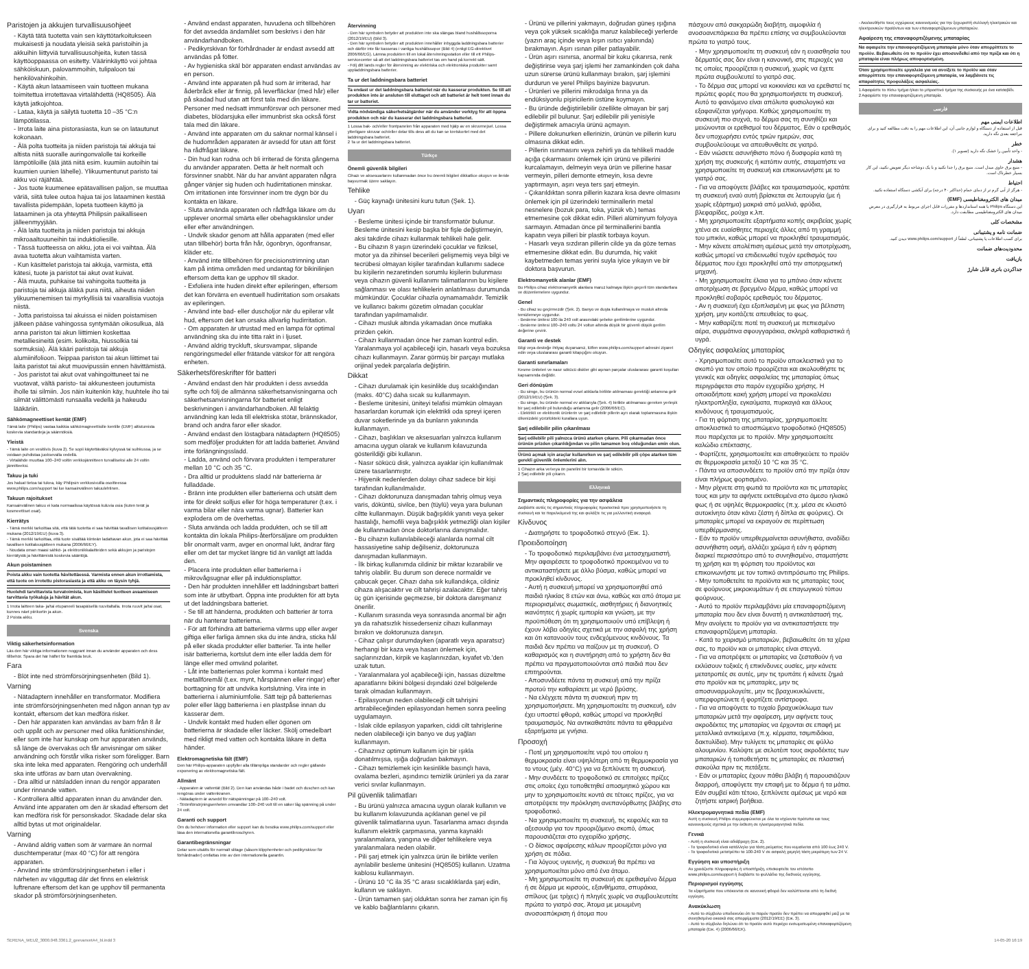Paristojen ja akkujen turvallisuusohjeet
- Käytä tätä tuotetta vain sen käyttötarkoitukseen mukaisesti ja noudata yleisiä sekä paristoihin ja akkuihin liittyviä turvallisuusohjeita, kuten tässä käyttöoppaassa on esitetty. Väärinkäyttö voi johtaa sähköiskuun, palovammoihin, tulipaloon tai henkilövahinkoihin.
- Käytä akun lataamiseen vain tuotteen mukana toimitettua irrotettavaa virtalähdettä (HQ8505). Älä käytä jatkojohtoa.
- Lataa, käytä ja säilytä tuotetta 10 –35 °C:n lämpötilassa.
- Irrota laite aina pistorasiasta, kun se on latautunut kokonaan.
- Älä polta tuotteita ja niiden paristoja tai akkuja tai altista niitä suoralle auringonvalolle tai korkeille lämpötiloille (älä jätä niitä esim. kuumiin autoihin tai kuumien uunien lähelle). Ylikuumentunut paristo tai akku voi räjähtää.
- Jos tuote kuumenee epätavallisen paljon, se muuttaa väriä, siitä tulee outoa hajua tai jos lataaminen kestää tavallista pidempään, lopeta tuotteen käyttö ja lataaminen ja ota yhteyttä Philipsin paikalliseen jälleenmyyjään.
- Älä laita tuotteita ja niiden paristoja tai akkuja mikroaaltouuneihin tai induktioliesille.
- Tässä tuotteessa on akku, jota ei voi vaihtaa. Älä avaa tuotetta akun vaihtamista varten.
- Kun käsittelet paristoja tai akkuja, varmista, että kätesi, tuote ja paristot tai akut ovat kuivat.
- Älä muuta, puhkaise tai vahingoita tuotteita ja paristoja tai akkuja äläkä pura niitä, aiheuta niiden ylikuumenemisen tai myrkyllisiä tai vaarallisia vuotoja niistä.
- Jotta paristoissa tai akuissa ei niiden poistamisen jälkeen pääse vahingossa syntymään oikosulkua, älä anna pariston tai akun liittimien koskettaa metalliesineitä (esim. kolikoita, hiussolkia tai sormuksia). Älä kääri paristoja tai akkuja alumiinifolioon. Teippaa pariston tai akun liittimet tai laita paristot tai akut muovipussiin ennen hävittämistä.
- Jos paristot tai akut ovat vahingoittuneet tai ne vuotavat, vältä paristo- tai akkunesteen joutumista iholle tai silmiin. Jos näin kuitenkin käy, huuhtele iho tai silmät välittömästi runsaalla vedellä ja hakeudu lääkäriin.
Sähkömagneettiset kentät (EMF)
Tämä laite (Philips) vastaa kaikkia sähkömagneettisille kentille (EMF) altistumista koskevia standardeja ja säännöksiä.
Yleistä
- Tämä laite on vesitiivis (kuva 2). Se sopii käytettäväksi kylvyssä tai suihkussa, ja se voidaan puhdistaa juoksevalla vedellä.
- Virtalähde muuttaa 100–240 voltin verkkojännitteen turvalliseksi alle 24 voltin jännitteeksi.
Takuu ja tuki
Jos haluat tietoa tai tukea, käy Philipsin verkkosivuilla osoitteessa www.philips.com/support tai lue kansainvälinen takuulehtinen.
Takuun rajoitukset
Kansainvälinen takuu ei kata normaalissa käytössä kuluvia osia (kuten terät ja kosmeettiset osat).
Kierrätys
- Tämä merkki tarkoittaa sitä, että tätä tuotetta ei saa hävittää tavallisen kotitalousjätteen mukana (2012/19/EU) (kuva 3).
- Tämä merkki tarkoittaa, että tuote sisältää kiinteän ladattavan akun, jota ei saa hävittää tavallisen kotitalousjätteen mukana (2006/66/EY).
- Noudata oman maasi sähkö- ja elektroniikkalaitteiden sekä akkujen ja paristojen kierrätystä ja hävittämistä koskevia sääntöjä.
Akun poistaminen
Poista akku vain tuotetta hävitettäessä. Varmista ennen akun irrottamista, että tuote on irrotettu pistorasiasta ja että akku on täysin tyhjä.
Huolehdi tarvittavista turvatoimista, kun käsittelet tuotteen avaamiseen tarvittavia työkaluja ja hävität akun.
1 Irrota laitteen taka- ja/tai etupaneeli tasapäisellä ruuvitaltalla. Irrota ruuvit ja/tai osat, kunnes näet piirikortin ja akun.
2 Poista akku.
Svenska
Viktig säkerhetsinformation
Läs den här viktiga informationen noggrant innan du använder apparaten och dess tillbehör. Spara det här häftet för framtida bruk.
Fara
- Blöt inte ned strömförsörjningsenheten (Bild 1).
Varning
- Nätadaptern innehåller en transformator. Modifiera inte strömförsörjningsenheten med någon annan typ av kontakt, eftersom det kan medföra risker.
- Den här apparaten kan användas av barn från 8 år och uppåt och av personer med olika funktionshinder, eller som inte har kunskap om hur apparaten används, så länge de övervakas och får anvisningar om säker användning och förstår vilka risker som föreligger. Barn ska inte leka med apparaten. Rengöring och underhåll ska inte utföras av barn utan övervakning.
- Dra alltid ur nätsladden innan du rengör apparaten under rinnande vatten.
- Kontrollera alltid apparaten innan du använder den. Använd inte apparaten om den är skadad eftersom det kan medföra risk för personskador. Skadade delar ska alltid bytas ut mot originaldelar.
Varning
- Använd aldrig vatten som är varmare än normal duschtemperatur (max 40 °C) för att rengöra apparaten.
- Använd inte strömförsörjningsenheten i eller i närheten av vägguttag där det finns en elektrisk luftrenare eftersom det kan ge upphov till permanenta skador på strömförsörjningsenheten.
- Använd endast apparaten, huvudena och tillbehören för det avsedda ändamålet som beskrivs i den här användarhandboken.
- Pedikyrskivan för förhårdnader är endast avsedd att användas på fötter.
- Av hygieniska skäl bör apparaten endast användas av en person.
- Använd inte apparaten på hud som är irriterad, har åderbråck eller är finnig, på leverfläckar (med hår) eller på skadad hud utan att först tala med din läkare. Personer med nedsatt immunförsvar och personer med diabetes, blödarsjuka eller immunbrist ska också först tala med din läkare.
- Använd inte apparaten om du saknar normal känsel i de hudområden apparaten är avsedd för utan att först ha rådfrågat läkare.
- Din hud kan rodna och bli irriterad de första gångerna du använder apparaten. Detta är helt normalt och försvinner snabbt. När du har använt apparaten några gånger vänjer sig huden och hudirritationen minskar. Om irritationen inte försvinner inom tre dygn bör du kontakta en läkare.
- Sluta använda apparaten och rådfråga läkare om du upplever onormal smärta eller obehagskänslor under eller efter användningen.
- Undvik skador genom att hålla apparaten (med eller utan tillbehör) borta från hår, ögonbryn, ögonfransar, kläder etc.
- Använd inte tillbehören för precisionstrimning utan kam på intima områden med undantag för bikinilinjen eftersom detta kan ge upphov till skador.
- Exfoliera inte huden direkt efter epileringen, eftersom det kan förvärra en eventuell hudirritation som orsakats av epileringen.
- Använd inte bad- eller duscholjor när du epilerar våt hud, eftersom det kan orsaka allvarlig hudirritation.
- Om apparaten är utrustad med en lampa för optimal användning ska du inte titta rakt in i ljuset.
- Använd aldrig tryckluft, skursvampar, slipande rengöringsmedel eller frätande vätskor för att rengöra enheten.
Säkerhetsföreskrifter för batteri
- Använd endast den här produkten i dess avsedda syfte och följ de allmänna säkerhetsanvisningarna och säkerhetsanvisningarna för batteriet enligt beskrivningen i användarhandboken. All felaktig användning kan leda till elektriska stötar, brännskador, brand och andra faror eller skador.
- Använd endast den löstagbara nätadaptern (HQ8505) som medföljer produkten för att ladda batteriet. Använd inte förlängningssladd.
- Ladda, använd och förvara produkten i temperaturer mellan 10 °C och 35 °C.
- Dra alltid ur produktens sladd när batterierna är fulladdade.
- Bränn inte produkten eller batterierna och utsätt dem inte för direkt solljus eller för höga temperaturer (t.ex. i varma bilar eller nära varma ugnar). Batterier kan explodera om de överhettas.
- Sluta använda och ladda produkten, och se till att kontakta din lokala Philips-återförsäljare om produkten blir onormalt varm, avger en onormal lukt, ändrar färg eller om det tar mycket längre tid än vanligt att ladda den.
- Placera inte produkten eller batterierna i mikrovågsugnar eller på induktionsplattor.
- Den här produkten innehåller ett laddningsbart batteri som inte är utbytbart. Öppna inte produkten för att byta ut det laddningsbara batteriet.
- Se till att händerna, produkten och batterier är torra när du hanterar batterierna.
- För att förhindra att batterierna värms upp eller avger giftiga eller farliga ämnen ska du inte ändra, sticka hål på eller skada produkter eller batterier. Ta inte heller isär batterierna, kortslut dem inte eller ladda dem för länge eller med omvänd polaritet.
- Låt inte batteriernas poler komma i kontakt med metallföremål (t.ex. mynt, hårspännen eller ringar) efter borttagning för att undvika kortslutning. Vira inte in batterierna i aluminiumfolie. Sätt tejp på batteriernas poler eller lägg batterierna i en plastpåse innan du kasserar dem.
- Undvik kontakt med huden eller ögonen om batterierna är skadade eller läcker. Skölj omedelbart med rikligt med vatten och kontakta läkare in detta händer.
Elektromagnetiska fält (EMF)
Den här Philips-apparaten uppfyller alla tillämpliga standarder och regler gällande exponering av elektromagnetiska fält.
Allmänt
- Apparaten är vattentät (Bild 2). Den kan användas både i badet och duschen och kan rengöras under vattenkranen.
- Nätadaptern är avsedd för nätspänningar på 100–240 volt.
- Strömförsörjningsenheten omvandlar 100–240 volt till en säker låg spänning på under 24 volt.
Garanti och support
Om du behöver information eller support kan du besöka www.philips.com/support eller läsa den internationella garantibroschyren.
Garantibegränsningar
Delar som utsätts för normalt slitage (såsom klipphenheter och pedikyrskivor för förhårdnader) omfattas inte av den internationella garantin.
Återvinning
- Den här symbolen betyder att produkten inte ska slängas bland hushållssoporna (2012/19/EU) (Bild 3).
- Den här symbolen betyder att produkten innehåller inbyggda laddningsbara batterier och därför inte får kasseras i vanliga hushållssopor (Bild 4) (enligt EG-direktivet 2006/66/EG). Lämna produkten till en lokal återvinningsstation eller till ett Philips-servicecenter så att det laddningsbara batteriet tas om hand på korrekt sätt.
- Följ ditt lands regler för återvinning av elektriska och elektroniska produkter samt uppladdningsbara batterier.
Ta ur det laddningsbara batteriet
Ta endast ur det laddningsbara batteriet när du kasserar produkten. Se till att produkten inte är ansluten till eluttaget och att batteriet är helt tomt innan du tar ur batteriet.
Vidta nödvändiga säkerhetsåtgärder när du använder verktyg för att öppna produkten och när du kasserar det laddningsbara batteriet.
1 Lossa bak- och/eller frontpanelen från apparaten med hjälp av en skruvmejsel. Lossa ytterligare skruvar och/eller delar tills dess att du kan se kretskortet med det laddningsbara batteriet.
2 Ta ur det laddningsbara batteriet.
Türkçe
Önemli güvenlik bilgileri
Cihazı ve aksesuarlarını kullanmadan önce bu önemli bilgileri dikkatlice okuyun ve ileride başvurmak üzere saklayın.
Tehlike
- Güç kaynağı ünitesini kuru tutun (Şek. 1).
Uyarı
- Besleme ünitesi içinde bir transformatör bulunur. Besleme ünitesini kesip başka bir fişle değiştirmeyin, aksi takdirde cihazı kullanmak tehlikeli hale gelir.
- Bu cihazın 8 yaşın üzerindeki çocuklar ve fiziksel, motor ya da zihinsel becerileri gelişmemiş veya bilgi ve tecrübesi olmayan kişiler tarafından kullanımı sadece bu kişilerin nezaretinden sorumlu kişilerin bulunması veya cihazın güvenli kullanımı talimatlarının bu kişilere sağlanması ve olası tehlikelerin anlatılması durumunda mümkündür. Çocuklar cihazla oynamamalıdır. Temizlik ve kullanıcı bakımı gözetim olmadan çocuklar tarafından yapılmamalıdır.
- Cihazı musluk altında yıkamadan önce mutlaka prizden çekin.
- Cihazı kullanmadan önce her zaman kontrol edin. Yaralanmaya yol açabileceği için, hasarlı veya bozuksa cihazı kullanmayın. Zarar görmüş bir parçayı mutlaka orijinal yedek parçalarla değiştirin.
Dikkat
- Cihazı durulamak için kesinlikle duş sıcaklığından (maks. 40°C) daha sıcak su kullanmayın.
- Besleme ünitesini, üniteyi telafisi mümkün olmayan hasarlardan korumak için elektrikli oda spreyi içeren duvar soketlerinde ya da bunların yakınında kullanmayın.
- Cihazı, başlıkları ve aksesuarları yalnızca kullanım amacına uygun olarak ve kullanım kılavuzunda gösterildiği gibi kullanın.
- Nasır sökücü disk, yalnızca ayaklar için kullanılmak üzere tasarlanmıştır.
- Hijyenik nedenlerden dolayı cihaz sadece bir kişi tarafından kullanılmalıdır.
- Cihazı doktorunuza danışmadan tahriş olmuş veya varis, döküntü, sivilce, ben (tüylü) veya yara bulunan ciltte kullanmayın. Düşük bağışıklık yanıtı veya şeker hastalığı, hemofili veya bağışıklık yetmezliği olan kişiler de kullanmadan önce doktorlarına danışmalıdır.
- Bu cihazın kullanılabileceği alanlarda normal cilt hassasiyetine sahip değilseniz, doktorunuza danışmadan kullanmayın.
- İlk birkaç kullanımda cildiniz bir miktar kızarabilir ve tahriş olabilir. Bu durum son derece normaldir ve çabucak geçer. Cihazı daha sık kullandıkça, cildiniz cihaza alışacaktır ve cilt tahrişi azalacaktır. Eğer tahriş üç gün içerisinde geçmezse, bir doktora danışmanız önerilir.
- Kullanım sırasında veya sonrasında anormal bir ağrı ya da rahatsızlık hissederseniz cihazı kullanmayı bırakın ve doktorunuza danışın.
- Cihaz çalışır durumdayken (aparatlı veya aparatsız) herhangi bir kaza veya hasarı önlemek için, saçlarınızdan, kirpik ve kaşlarınızdan, kıyafet vb.'den uzak tutun.
- Yaralanmalara yol açabileceği için, hassas düzeltme aparatlarını bikini bölgesi dışındaki özel bölgelerde tarak olmadan kullanmayın.
- Epilasyonun neden olabileceği cilt tahrişini artırabileceğinden epilasyondan hemen sonra peeling uygulamayın.
- Islak cilde epilasyon yaparken, ciddi cilt tahrişlerine neden olabileceği için banyo ve duş yağları kullanmayın.
- Cihazınız optimum kullanım için bir ışıkla donatılmışsa, ışığa doğrudan bakmayın.
- Cihazı temizlemek için kesinlikle basınçlı hava, ovalama bezleri, aşındırıcı temizlik ürünleri ya da zarar verici sıvılar kullanmayın.
Pil güvenlik talimatları
- Bu ürünü yalnızca amacına uygun olarak kullanın ve bu kullanım kılavuzunda açıklanan genel ve pil güvenlik talimatlarına uyun. Tasarlanma amacı dışında kullanım elektrik çarpmasına, yanma kaynaklı yaralanmalara, yangına ve diğer tehlikelere veya yaralanmalara neden olabilir.
- Pili şarj etmek için yalnızca ürün ile birlikte verilen ayrılabilir besleme ünitesini (HQ8505) kullanın. Uzatma kablosu kullanmayın.
- Ürünü 10 °C ila 35 °C arası sıcaklıklarda şarj edin, kullanın ve saklayın.
- Ürün tamamen şarj olduktan sonra her zaman için fiş ve kablo bağlantılarını çıkarın.
- Ürünü ve pillerini yakmayın, doğrudan güneş ışığına veya çok yüksek sıcaklığa maruz kalabileceği yerlerde (yazın araç içinde veya kışın ısıtıcı yakınında) bırakmayın. Aşırı ısınan piller patlayabilir.
- Ürün aşırı ısınırsa, anormal bir koku çıkarırsa, renk değiştirirse veya şarj işlemi her zamankinden çok daha uzun sürerse ürünü kullanmayı bırakın, şarj işlemini durdurun ve yerel Philips bayinize başvurun.
- Ürünleri ve pillerini mikrodalga fırına ya da endüksiyonlu pişiricilerin üstüne koymayın.
- Bu üründe değiştirilebilir özellikte olmayan bir şarj edilebilir pil bulunur. Şarj edilebilir pili yenisiyle değiştirmek amacıyla ürünü açmayın.
- Pillere dokunurken ellerinizin, ürünün ve pillerin kuru olmasına dikkat edin.
- Pillerin ısınmasını veya zehirli ya da tehlikeli madde açığa çıkarmasını önlemek için ürünü ve pillerini kurcalamayın, delmeyin veya ürün ve pillerine hasar vermeyin, pilleri demonte etmeyin, kısa devre yaptırmayın, aşırı veya ters şarj etmeyin.
- Çıkarıldıktan sonra pillerin kazara kısa devre olmasını önlemek için pil üzerindeki terminallerin metal nesnelere (bozuk para, toka, yüzük vb.) temas etmemesine çok dikkat edin. Pilleri alüminyum folyoya sarmayın. Atmadan önce pil terminallerini bantla kapatın veya pilleri bir plastik torbaya koyun.
- Hasarlı veya sızdıran pillerin cilde ya da göze temas etmemesine dikkat edin. Bu durumda, hiç vakit kaybetmeden temas yerini suyla iyice yıkayın ve bir doktora başvurun.
Elektromanyetik alanlar (EMF)
Bu Philips cihaz elektromanyetik alanlara maruz kalmaya ilişkin geçerli tüm standartlara ve düzenlemelere uygundur.
Genel
- Bu cihaz su geçirmezdir (Şek. 2). Banyo ve duşta kullanılmaya ve musluk altında temizlemeye uygundur.
- Besleme ünitesi 100 ila 240 volt arasındaki şebeke gerilimlerine uygundur.
- Besleme ünitesi 100–240 voltu 24 voltun altında düşük bir güvenli düşük gerilim değerine çevirir.
Garanti ve destek
Bilgi veya desteğe ihtiyaç duyarsanız, lütfen www.philips.com/support adresini ziyaret edin veya uluslararası garanti kitapçığını okuyun.
Garanti sınırlamaları
Kesme üniteleri ve nasır sökücü diskler gibi aşınan parçalar uluslararası garanti koşulları kapsamında değildir.
Geri dönüşüm
- Bu simge, bu ürünün normal evsel atıklarla birlikte atılmaması gerektiği anlamına gelir (2012/19/EU) (Şek. 3).
- Bu simge, bu üründe normal ev atıklarıyla (Şek. 4) birlikte atılmaması gereken yerleşik bir şarj edilebilir pil bulunduğu anlamına gelir (2006/66/EC).
- Elektrikli ve elektronik ürünlerin ve şarj edilebilir pillerin ayrı olarak toplanmasına ilişkin ülkenizdeki yürürlükteki kurallara uyun.
Şarj edilebilir pilin çıkarılması
Şarj edilebilir pili yalnızca ürünü atarken çıkarın. Pili çıkarmadan önce ürünün prizden çıkarıldığından ve pilin tamamen boş olduğundan emin olun.
Ürünü açmak için araçlar kullanırken ve şarj edilebilir pili çöpe atarken tüm gerekli güvenlik önlemlerini alın.
1 Cihazın arka ve/veya ön panelini bir tornavida ile sökün.
2 Şarj edilebilir pili çıkarın.
Ελληνικά
Σημαντικές πληροφορίες για την ασφάλεια
Διαβάστε αυτές τις σημαντικές πληροφορίες προσεκτικά πριν χρησιμοποιήσετε τη συσκευή και τα παρελκόμενά της και φυλάξτε τις για μελλοντική αναφορά.
Κίνδυνος
- Διατηρήστε το τροφοδοτικό στεγνό (Εικ. 1).
Προειδοποίηση
- Το τροφοδοτικό περιλαμβάνει ένα μετασχηματιστή. Μην αφαιρέσετε το τροφοδοτικό προκειμένου να το αντικαταστήσετε με άλλο βύσμα, καθώς μπορεί να προκληθεί κίνδυνος.
- Αυτή η συσκευή μπορεί να χρησιμοποιηθεί από παιδιά ηλικίας 8 ετών και άνω, καθώς και από άτομα με περιορισμένες σωματικές, αισθητήριες ή διανοητικές ικανότητες ή χωρίς εμπειρία και γνώση, με την προϋπόθεση ότι τη χρησιμοποιούν υπό επίβλεψη ή έχουν λάβει οδηγίες σχετικά με την ασφαλή της χρήση και ότι κατανοούν τους ενδεχόμενους κινδύνους. Τα παιδιά δεν πρέπει να παίζουν με τη συσκευή. Ο καθαρισμός και η συντήρηση από το χρήστη δεν θα πρέπει να πραγματοποιούνται από παιδιά που δεν επιτηρούνται.
- Αποσυνδέετε πάντα τη συσκευή από την πρίζα προτού την καθαρίσετε με νερό βρύσης.
- Να ελέγχετε πάντα τη συσκευή πριν τη χρησιμοποιήσετε. Μη χρησιμοποιείτε τη συσκευή, εάν έχει υποστεί φθορά, καθώς μπορεί να προκληθεί τραυματισμός. Να αντικαθιστάτε πάντα τα φθαρμένα εξαρτήματα με γνήσια.
Προσοχή
- Ποτέ μη χρησιμοποιείτε νερό του οποίου η θερμοκρασία είναι υψηλότερη από τη θερμοκρασία για το ντους (μέγ. 40°C) για να ξεπλύνετε τη συσκευή.
- Μην συνδέετε το τροφοδοτικό σε επιτοίχιες πρίζες στις οποίες έχει τοποθετηθεί αποσμητικό χώρου και μην το χρησιμοποιείτε κοντά σε τέτοιες πρίζες, για να αποτρέψετε την πρόκληση ανεπανόρθωτης βλάβης στο τροφοδοτικό.
- Να χρησιμοποιείτε τη συσκευή, τις κεφαλές και τα αξεσουάρ για τον προοριζόμενο σκοπό, όπως παρουσιάζεται στο εγχειρίδιο χρήσης.
- Ο δίσκος αφαίρεσης κάλων προορίζεται μόνο για χρήση σε πόδια.
- Για λόγους υγιεινής, η συσκευή θα πρέπει να χρησιμοποιείται μόνο από ένα άτομο.
- Μη χρησιμοποιείτε τη συσκευή σε ερεθισμένο δέρμα ή σε δέρμα με κιρσούς, εξανθήματα, σπυράκια, σπίλους (με τρίχες) ή πληγές χωρίς να συμβουλευτείτε πρώτα το γιατρό σας. Άτομα με μειωμένη ανοσοαπόκριση ή άτομα που
πάσχουν από σακχαρώδη διαβήτη, αιμοφιλία ή ανοσοανεπάρκεια θα πρέπει επίσης να συμβουλεύονται πρώτα το γιατρό τους.
- Μην χρησιμοποιείτε τη συσκευή εάν η ευαισθησία του δέρματός σας δεν είναι η κανονική, στις περιοχές για τις οποίες προορίζεται η συσκευή, χωρίς να έχετε πρώτα συμβουλευτεί το γιατρό σας.
- Το δέρμα σας μπορεί να κοκκινίσει και να ερεθιστεί τις πρώτες φορές που θα χρησιμοποιήσετε τη συσκευή. Αυτό το φαινόμενο είναι απόλυτα φυσιολογικό και εξαφανίζεται γρήγορα. Καθώς χρησιμοποιείτε τη συσκευή πιο συχνά, το δέρμα σας τη συνηθίζει και μειώνονται οι ερεθισμοί του δέρματος. Εάν ο ερεθισμός δεν υποχωρήσει εντός τριών ημερών, σας συμβουλεύουμε να απευθυνθείτε σε γιατρό.
- Εάν νιώσετε ασυνήθιστο πόνο ή δυσφορία κατά τη χρήση της συσκευής ή κατόπιν αυτής, σταματήστε να χρησιμοποιείτε τη συσκευή και επικοινωνήστε με το γιατρό σας.
- Για να αποφύγετε βλάβες και τραυματισμούς, κρατάτε τη συσκευή εναύ αυτή βρίσκεται σε λειτουργία (με ή χωρίς εξάρτημα) μακριά από μαλλιά, φρύδια, βλεφαρίδες, ρούχα κ.λπ.
- Μη χρησιμοποιείτε εξαρτήματα κοπής ακριβείας χωρίς χτένα σε ευαίσθητες περιοχές άλλες από τη γραμμή του μπικίνι, καθώς μπορεί να προκληθεί τραυματισμός.
- Μην κάνετε απολέπιση αμέσως μετά την αποτρίχωση, καθώς μπορεί να επιδεινωθεί τυχόν ερεθισμός του δέρματος που έχει προκληθεί από την αποτριχωτική μηχανή.
- Μη χρησιμοποιείτε έλαια για το μπάνιο όταν κάνετε αποτρίχωση σε βρεγμένο δέρμα, καθώς μπορεί να προκληθεί σοβαρός ερεθισμός του δέρματος.
- Αν η συσκευή έχει εξοπλισμένη με φως για βέλτιστη χρήση, μην κοιτάζετε απευθείας το φως.
- Μην καθαρίζετε ποτέ τη συσκευή με πεπιεσμένο αέρα, συρμάτινα σφουγγαράκια, σκληρά καθαριστικά ή υγρά.
Οδηγίες ασφαλείας μπαταρίας
- Χρησιμοποιείτε αυτό το προϊόν αποκλειστικά για το σκοπό για τον οποίο προορίζεται και ακολουθήστε τις γενικές και οδηγίες ασφαλείας της μπαταρίας όπως περιγράφεται στο παρόν εγχειρίδιο χρήσης. Η οποιαδήποτε κακή χρήση μπορεί να προκαλέσει ηλεκτροπληξία, εγκαύματα, πυρκαγιά και άλλους κινδύνους ή τραυματισμούς.
- Για τη φόρτιση της μπαταρίας, χρησιμοποιείτε αποκλειστικά το αποσπώμενο τροφοδοτικό (HQ8505) που παρέχεται με το προϊόν. Μην χρησιμοποιείτε καλώδιο επέκτασης.
- Φορτίζετε, χρησιμοποιείτε και αποθηκεύετε το προϊόν σε θερμοκρασία μεταξύ 10 °C και 35 °C.
- Πάντα να αποσυνδέετε το προϊόν από την πρίζα όταν είναι πλήρως φορτισμένο.
- Μην ρίχνετε στη φωτιά τα προϊόντα και τις μπαταρίες τους και μην τα αφήνετε εκτεθειμένα στο άμεσο ηλιακό φως ή σε υψηλές θερμοκρασίες (π.χ. μέσα σε κλειστό αυτοκίνητο όταν κάνει ζέστη ή δίπλα σε φούρνες). Οι μπαταρίες μπορεί να εκραγούν σε περίπτωση υπερθέρμανσης.
- Εάν το προϊόν υπερθερμαίνεται ασυνήθιστα, αναδίδει ασυνήθιστη οσμή, αλλάζει χρώμα ή εάν η φόρτιση διαρκεί περισσότερο από το συνηθισμένο, σταματήστε τη χρήση και τη φόρτιση του προϊόντος και επικοινωνήστε με τον τοπικό αντιπρόσωπο της Philips.
- Μην τοποθετείτε τα προϊόντα και τις μπαταρίες τους σε φούρνους μικροκυμάτων ή σε επαγωγικού τύπου φούρνους.
- Αυτό το προϊόν περιλαμβάνει μία επαναφορτιζόμενη μπαταρία που δεν είναι δυνατή η αντικατάστασή της. Μην ανοίγετε το προϊόν για να αντικαταστήσετε την επαναφορτιζόμενη μπαταρία.
- Κατά το χειρισμό μπαταριών, βεβαιωθείτε ότι τα χέρια σας, το προϊόν και οι μπαταρίες είναι στεγνά.
- Για να αποτρέψετε οι μπαταρίες να ζεσταθούν ή να εκλύσουν τοξικές ή επικίνδυνες ουσίες, μην κάνετε μετατροπές σε αυτές, μην τις τρυπάτε ή κάνετε ζημιά στο προϊόν και τις μπαταρίες, μην τις αποσυναρμολογείτε, μην τις βραχυκυκλώνετε, υπερφορτώνετε ή φορτίζετε αντίστροφα.
- Για να αποφύγετε το τυχαίο βραχυκύκλωμα των μπαταριών μετά την αφαίρεση, μην αφήνετε τους ακροδέκτες της μπαταρίας να έρχονται σε επαφή με μεταλλικά αντικείμενα (π.χ. κέρματα, τσιμπιδάκια, δακτυλίδια). Μην τυλίγετε τις μπαταρίες σε φύλλο αλουμινίου. Καλύψτε με σελοτέιπ τους ακροδέκτες των μπαταριών ή τοποθετήστε τις μπαταρίες σε πλαστική σακούλα πριν τις πετάξετε.
- Εάν οι μπαταρίες έχουν πάθει βλάβη ή παρουσιάζουν διαρροή, αποφύγετε την επαφή με το δέρμα ή τα μάτια. Εάν συμβεί κάτι τέτοιο, ξεπλύνετε αμέσως με νερό και ζητήστε ιατρική βοήθεια.
Ηλεκτρομαγνητικά πεδία (EMF)
Αυτή η συσκευή Philips συμμορφώνεται με όλα τα ισχύοντα πρότυπα και τους κανονισμούς σχετικά με την έκθεση σε ηλεκτρομαγνητικά πεδία.
Γενικά
- Αυτή η συσκευή είναι αδιάβροχη (Εικ. 2).
- Το τροφοδοτικό είναι κατάλληλο για τάση ρεύματος που κυμαίνεται από 100 έως 240 V.
- Το τροφοδοτικό μετατρέπει τα 100-240 V σε ασφαλή χαμηλή τάση μικρότερη των 24 V.
Εγγύηση και υποστήριξη
Αν χρειάζεστε πληροφορίες ή υποστήριξη, επισκεφτείτε τον ιστότοπο www.philips.com/support ή διαβάστε το φυλλάδιο της διεθνούς εγγύησης.
Περιορισμοί εγγύησης
Τα εξαρτήματα που υπόκεινται σε κανονική φθορά δεν καλύπτονται από τη διεθνή εγγύηση.
Ανακύκλωση
- Αυτό το σύμβολο υποδεικνύει ότι το παρόν προϊόν δεν πρέπει να απορριφθεί μαζί με τα συνηθισμένα οικιακά σας απορρίμματα (2012/19/ΕΕ) (Εικ. 3).
- Αυτό το σύμβολο δηλώνει ότι το προϊόν αυτό περιέχει ενσωματωμένη επαναφορτιζόμενη μπαταρία (Εικ. 4) (2006/66/ΕΚ).
- Ακολουθήστε τους εγχώριους κανονισμούς για την ξεχωριστή συλλογή ηλεκτρικών και ηλεκτρονικών προϊόντων και των επαναφορτιζόμενων μπαταριών.
Αφαίρεση της επαναφορτιζόμενης μπαταρίας
Να αφαιρείτε την επαναφορτιζόμενη μπαταρία μόνο όταν απορρίπτετε το προϊόν. Βεβαιωθείτε ότι το προϊόν έχει αποσυνδεθεί από την πρίζα και ότι η μπαταρία είναι πλήρως αποφορτισμένη.
Όταν χρησιμοποιείτε εργαλεία για να ανοίξετε το προϊόν και όταν απορρίπτετε την επαναφορτιζόμενη μπαταρία, να λαμβάνετε τις απαραίτητες προφυλάξεις ασφαλείας.
1 Αφαιρέστε το πίσω τμήμα ή/και το μπροστινό τμήμα της συσκευής με ένα κατσαβίδι.
2 Αφαιρέστε την επαναφορτιζόμενη μπαταρία.
فارسی
اطلاعات ایمنی مهم
قبل از استفاده از دستگاه و لوازم جانبی آن، این اطلاعات مهم را به دقت مطالعه کنید و برای مراجعه بعدی نگه دارید.
خطر
- واحد تأمین را خشک نگه دارید (تصویر ۱).
هشدار
- منبع برق حاوی مبدل است. منبع برق را جدا نکنید و با یک دوشاخه دیگر تعویض نکنید، این کار بسیار خطرناک است.
احتیاط
- هرگز از آبی گرم تر از دمای حمام (حداکثر ۴۰ درجه) برای آبکشی دستگاه استفاده نکنید.
میدان های الکترومغناطیسی (EMF)
این دستگاه Philips با همه استانداردها و مقررات قابل اجرای مربوط به قرارگیری در معرض میدان های الکترومغناطیسی مطابقت دارد.
مشخصات کلی
ضمانت نامه و پشتیبانی
برای کسب اطلاعات یا پشتیبانی، لطفاً از www.philips.com/support دیدن کنید.
محدودیت‌های ضمانت
بازیافت
جداکردن باتری قابل شارژ
SERENA_WEU2_3000.048.3361.2_geevanvetA4_bl.indd 3 14-05-20 16:19